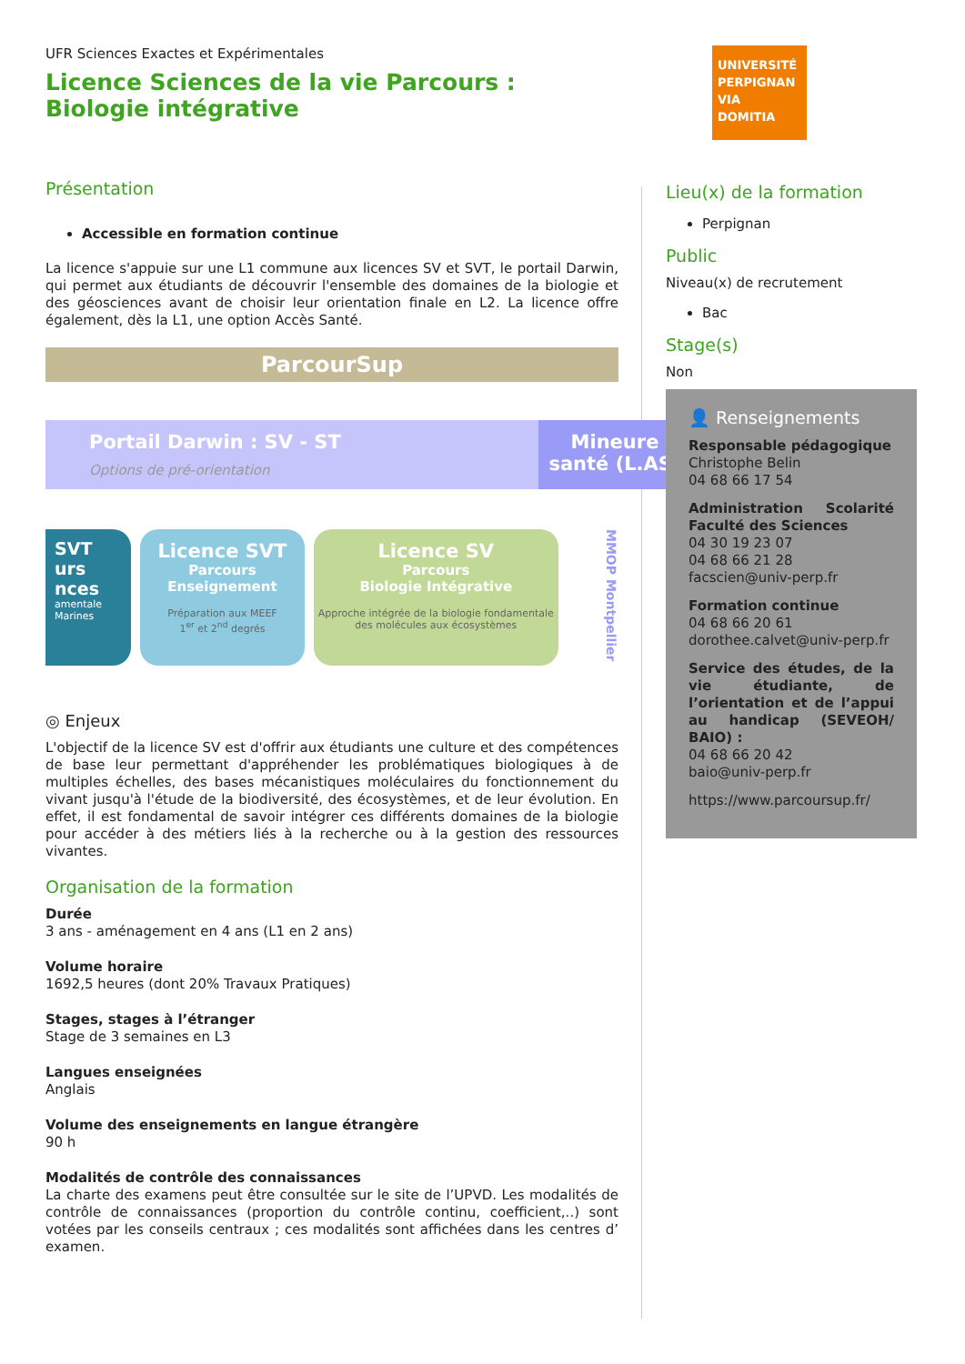UNIVERSITÉ PERPIGNAN VIA DOMITIA
UFR Sciences Exactes et Expérimentales
Licence Sciences de la vie Parcours : Biologie intégrative
Présentation
Accessible en formation continue
La licence s'appuie sur une L1 commune aux licences SV et SVT, le portail Darwin, qui permet aux étudiants de découvrir l'ensemble des domaines de la biologie et des géosciences avant de choisir leur orientation finale en L2. La licence offre également, dès la L1, une option Accès Santé.
ParcourSup
Portail Darwin : SV - ST
Options de pré-orientation
Mineure
santé (L.AS)
SVT
urs
nces
amentale Marines
Licence SVT
Parcours
Enseignement
Préparation aux MEEF
1<sup>er</sup> et 2<sup>nd</sup> degrés
Licence SV
Parcours
Biologie Intégrative
Approche intégrée de la biologie fondamentale
des molécules aux écosystèmes
MMOP Montpellier
◎ Enjeux
L'objectif de la licence SV est d'offrir aux étudiants une culture et des compétences de base leur permettant d'appréhender les problématiques biologiques à de multiples échelles, des bases mécanistiques moléculaires du fonctionnement du vivant jusqu'à l'étude de la biodiversité, des écosystèmes, et de leur évolution. En effet, il est fondamental de savoir intégrer ces différents domaines de la biologie pour accéder à des métiers liés à la recherche ou à la gestion des ressources vivantes.
Organisation de la formation
Durée
3 ans - aménagement en 4 ans (L1 en 2 ans)
Volume horaire
1692,5 heures (dont 20% Travaux Pratiques)
Stages, stages à l’étranger
Stage de 3 semaines en L3
Langues enseignées
Anglais
Volume des enseignements en langue étrangère
90 h
Modalités de contrôle des connaissances
La charte des examens peut être consultée sur le site de l’UPVD. Les modalités de contrôle de connaissances (proportion du contrôle continu, coefficient,..) sont votées par les conseils centraux ; ces modalités sont affichées dans les centres d’ examen.
Lieu(x) de la formation
Perpignan
Public
Niveau(x) de recrutement
Bac
Stage(s)
Non
👤 Renseignements
Responsable pédagogique
Christophe Belin
04 68 66 17 54
Administration Scolarité Faculté des Sciences
04 30 19 23 07
04 68 66 21 28
facscien@univ-perp.fr
Formation continue
04 68 66 20 61
dorothee.calvet@univ-perp.fr
Service des études, de la vie étudiante, de l’orientation et de l’appui au handicap (SEVEOH/ BAIO) :
04 68 66 20 42
baio@univ-perp.fr
https://www.parcoursup.fr/